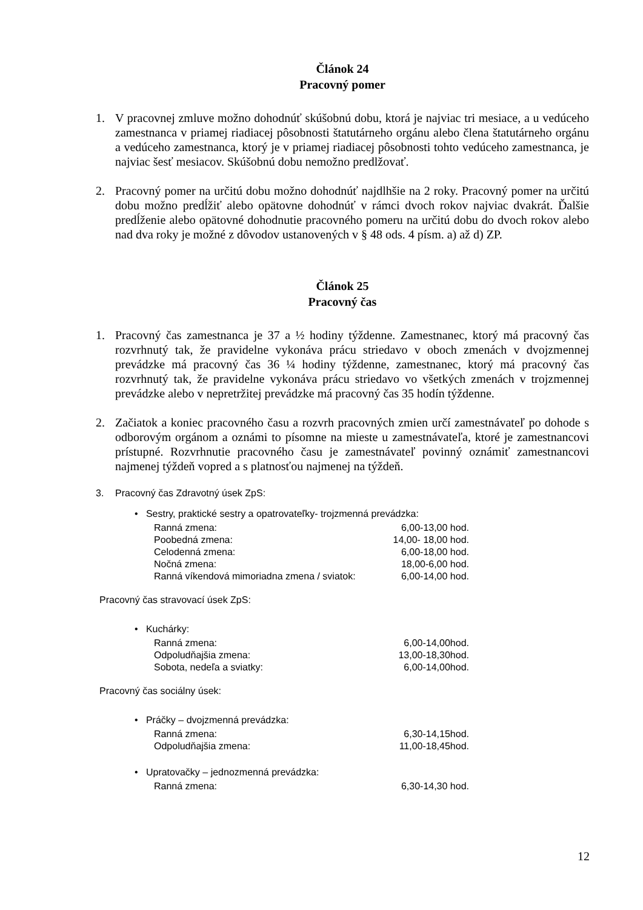Článok 24
Pracovný pomer
1. V pracovnej zmluve možno dohodnúť skúšobnú dobu, ktorá je najviac tri mesiace, a u vedúceho zamestnanca v priamej riadiacej pôsobnosti štatutárneho orgánu alebo člena štatutárneho orgánu a vedúceho zamestnanca, ktorý je v priamej riadiacej pôsobnosti tohto vedúceho zamestnanca, je najviac šesť mesiacov. Skúšobnú dobu nemožno predlžovať.
2. Pracovný pomer na určitú dobu možno dohodnúť najdlhšie na 2 roky. Pracovný pomer na určitú dobu možno predĺžiť alebo opätovne dohodnúť v rámci dvoch rokov najviac dvakrát. Ďalšie predĺženie alebo opätovné dohodnutie pracovného pomeru na určitú dobu do dvoch rokov alebo nad dva roky je možné z dôvodov ustanovených v § 48 ods. 4 písm. a) až d) ZP.
Článok 25
Pracovný čas
1. Pracovný čas zamestnanca je 37 a ½ hodiny týždenne. Zamestnanec, ktorý má pracovný čas rozvrhnutý tak, že pravidelne vykonáva prácu striedavo v oboch zmenách v dvojzmennej prevádzke má pracovný čas 36 ¼ hodiny týždenne, zamestnanec, ktorý má pracovný čas rozvrhnutý tak, že pravidelne vykonáva prácu striedavo vo všetkých zmenách v trojzmennej prevádzke alebo v nepretržitej prevádzke má pracovný čas 35 hodín týždenne.
2. Začiatok a koniec pracovného času a rozvrh pracovných zmien určí zamestnávateľ po dohode s odborovým orgánom a oznámi to písomne na mieste u zamestnávateľa, ktoré je zamestnancovi prístupné. Rozvrhnutie pracovného času je zamestnávateľ povinný oznámiť zamestnancovi najmenej týždeň vopred a s platnosťou najmenej na týždeň.
3. Pracovný čas Zdravotný úsek ZpS:
• Sestry, praktické sestry a opatrovateľky- trojzmenná prevádzka:
| Ranná zmena: | 6,00-13,00 hod. |
| Poobedná zmena: | 14,00- 18,00 hod. |
| Celodenná zmena: | 6,00-18,00 hod. |
| Nočná zmena: | 18,00-6,00 hod. |
| Ranná víkendová mimoriadna zmena / sviatok: | 6,00-14,00 hod. |
Pracovný čas stravovací úsek ZpS:
• Kuchárky:
| Ranná zmena: | 6,00-14,00hod. |
| Odpoludňajšia zmena: | 13,00-18,30hod. |
| Sobota, nedeľa a sviatky: | 6,00-14,00hod. |
Pracovný čas sociálny úsek:
• Práčky – dvojzmenná prevádzka:
| Ranná zmena: | 6,30-14,15hod. |
| Odpoludňajšia zmena: | 11,00-18,45hod. |
• Upratovačky – jednozmenná prevádzka:
| Ranná zmena: | 6,30-14,30 hod. |
12